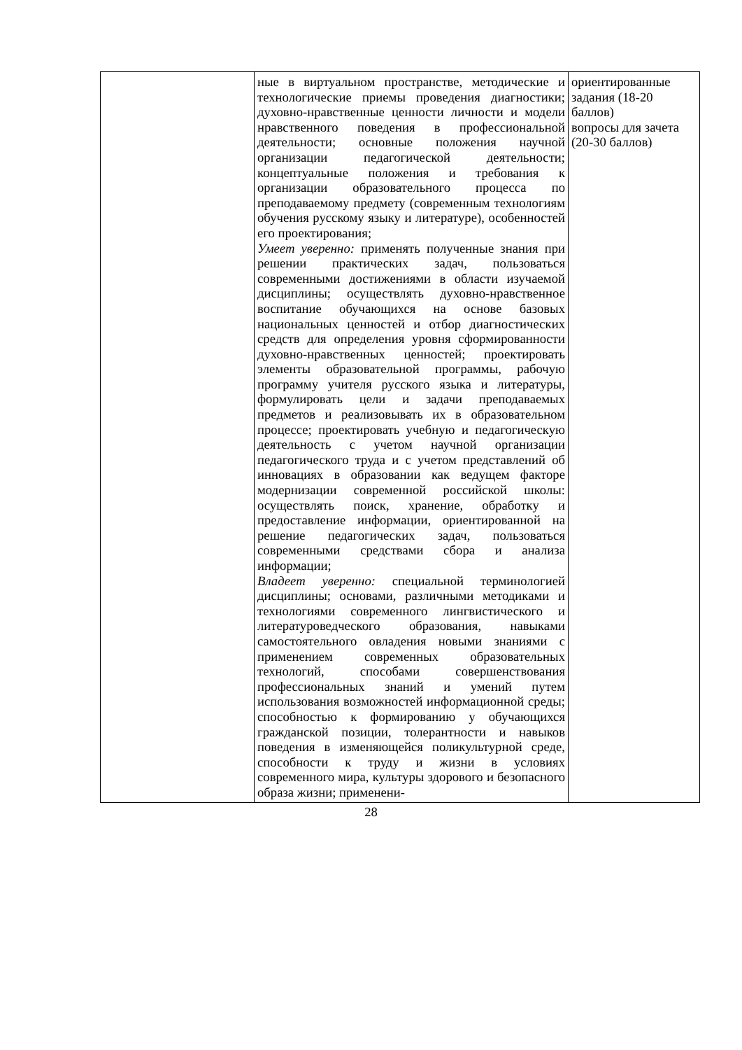| | ные в виртуальном пространстве, методические и технологические приемы проведения диагностики; духовно-нравственные ценности личности и модели нравственного поведения в профессиональной деятельности; основные положения научной организации педагогической деятельности; концептуальные положения и требования к организации образовательного процесса по преподаваемому предмету (современным технологиям обучения русскому языку и литературе), особенностей его проектирования; Умеет уверенно: применять полученные знания при решении практических задач, пользоваться современными достижениями в области изучаемой дисциплины; осуществлять духовно-нравственное воспитание обучающихся на основе базовых национальных ценностей и отбор диагностических средств для определения уровня сформированности духовно-нравственных ценностей; проектировать элементы образовательной программы, рабочую программу учителя русского языка и литературы, формулировать цели и задачи преподаваемых предметов и реализовывать их в образовательном процессе; проектировать учебную и педагогическую деятельность с учетом научной организации педагогического труда и с учетом представлений об инновациях в образовании как ведущем факторе модернизации современной российской школы: осуществлять поиск, хранение, обработку и предоставление информации, ориентированной на решение педагогических задач, пользоваться современными средствами сбора и анализа информации; Владеет уверенно: специальной терминологией дисциплины; основами, различными методиками и технологиями современного лингвистического и литературоведческого образования, навыками самостоятельного овладения новыми знаниями с применением современных образовательных технологий, способами совершенствования профессиональных знаний и умений путем использования возможностей информационной среды; способностью к формированию у обучающихся гражданской позиции, толерантности и навыков поведения в изменяющейся поликультурной среде, способности к труду и жизни в условиях современного мира, культуры здорового и безопасного образа жизни; применени- | ориентированные задания (18-20 баллов) вопросы для зачета (20-30 баллов) |
28